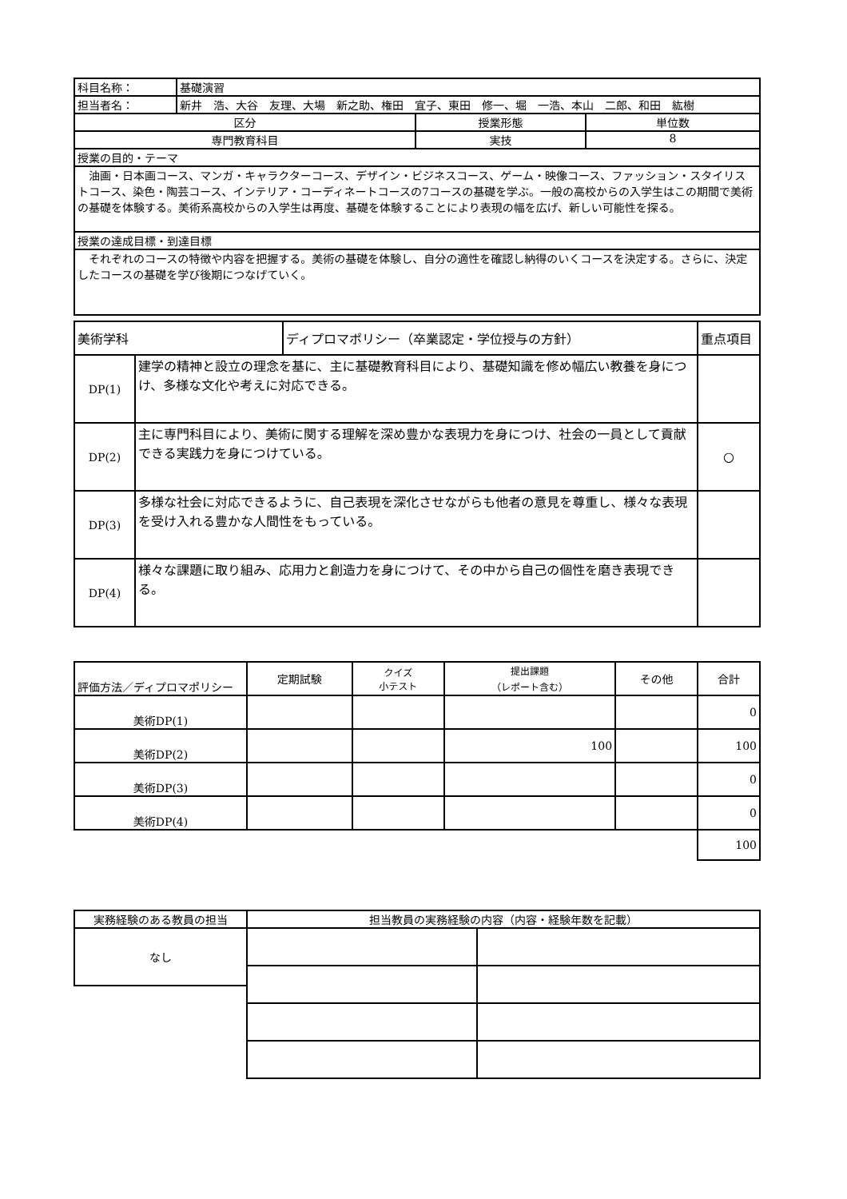| 科目名称： | 基礎演習 | | |
| 担当者名： | 新井 浩、大谷 友理、大場 新之助、権田 宜子、東田 修一、堀 一浩、本山 二郎、和田 紘樹 | | |
| 区分 | | 授業形態 | 単位数 |
| 専門教育科目 | | 実技 | 8 |
| 授業の目的・テーマ | | | |
| 油画・日本画コース、マンガ・キャラクターコース、デザイン・ビジネスコース、ゲーム・映像コース、ファッション・スタイリストコース、染色・陶芸コース、インテリア・コーディネートコースの7コースの基礎を学ぶ。一般の高校からの入学生はこの期間で美術の基礎を体験する。美術系高校からの入学生は再度、基礎を体験することにより表現の幅を広げ、新しい可能性を探る。 | | | |
| 授業の達成目標・到達目標 | | | |
| それぞれのコースの特徴や内容を把握する。美術の基礎を体験し、自分の適性を確認し納得のいくコースを決定する。さらに、決定したコースの基礎を学び後期につなげていく。 | | | |
| 美術学科 | | ディプロマポリシー（卒業認定・学位授与の方針） | 重点項目 |
| DP(1) | 建学の精神と設立の理念を基に、主に基礎教育科目により、基礎知識を修め幅広い教養を身につけ、多様な文化や考えに対応できる。 | | |
| DP(2) | 主に専門科目により、美術に関する理解を深め豊かな表現力を身につけ、社会の一員として貢献できる実践力を身につけている。 | | ○ |
| DP(3) | 多様な社会に対応できるように、自己表現を深化させながらも他者の意見を尊重し、様々な表現を受け入れる豊かな人間性をもっている。 | | |
| DP(4) | 様々な課題に取り組み、応用力と創造力を身につけて、その中から自己の個性を磨き表現できる。 | | |
| 評価方法／ディプロマポリシー | 定期試験 | クイズ 小テスト | 提出課題 （レポート含む） | その他 | 合計 |
| 美術DP(1) | | | | | 0 |
| 美術DP(2) | | | 100 | | 100 |
| 美術DP(3) | | | | | 0 |
| 美術DP(4) | | | | | 0 |
| | | | | | 100 |
| 実務経験のある教員の担当 | 担当教員の実務経験の内容（内容・経験年数を記載） | |
| なし | | |